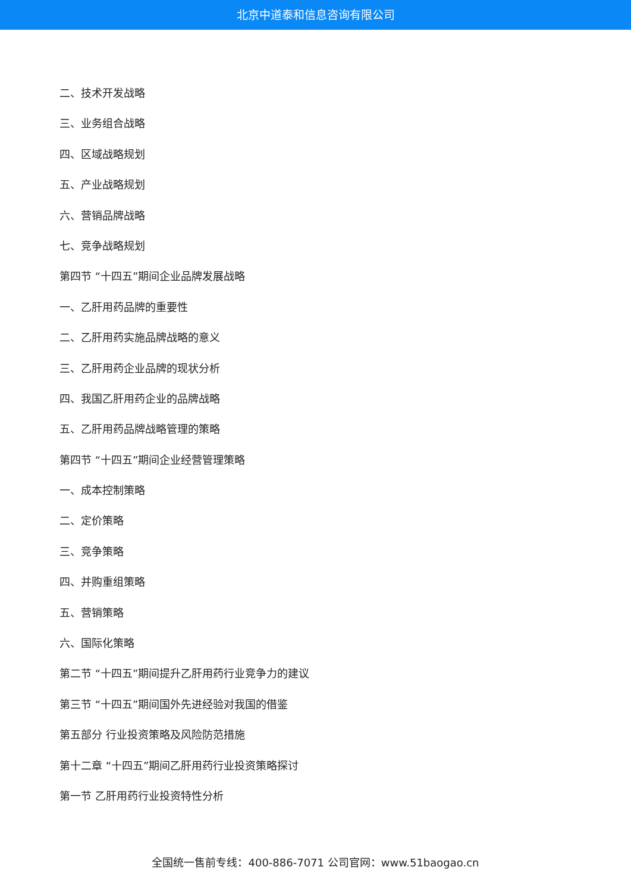北京中道泰和信息咨询有限公司
二、技术开发战略
三、业务组合战略
四、区域战略规划
五、产业战略规划
六、营销品牌战略
七、竞争战略规划
第四节 “十四五”期间企业品牌发展战略
一、乙肝用药品牌的重要性
二、乙肝用药实施品牌战略的意义
三、乙肝用药企业品牌的现状分析
四、我国乙肝用药企业的品牌战略
五、乙肝用药品牌战略管理的策略
第四节 “十四五”期间企业经营管理策略
一、成本控制策略
二、定价策略
三、竞争策略
四、并购重组策略
五、营销策略
六、国际化策略
第二节 “十四五”期间提升乙肝用药行业竞争力的建议
第三节 “十四五”期间国外先进经验对我国的借鉴
第五部分 行业投资策略及风险防范措施
第十二章 “十四五”期间乙肝用药行业投资策略探讨
第一节 乙肝用药行业投资特性分析
全国统一售前专线：400-886-7071 公司官网：www.51baogao.cn